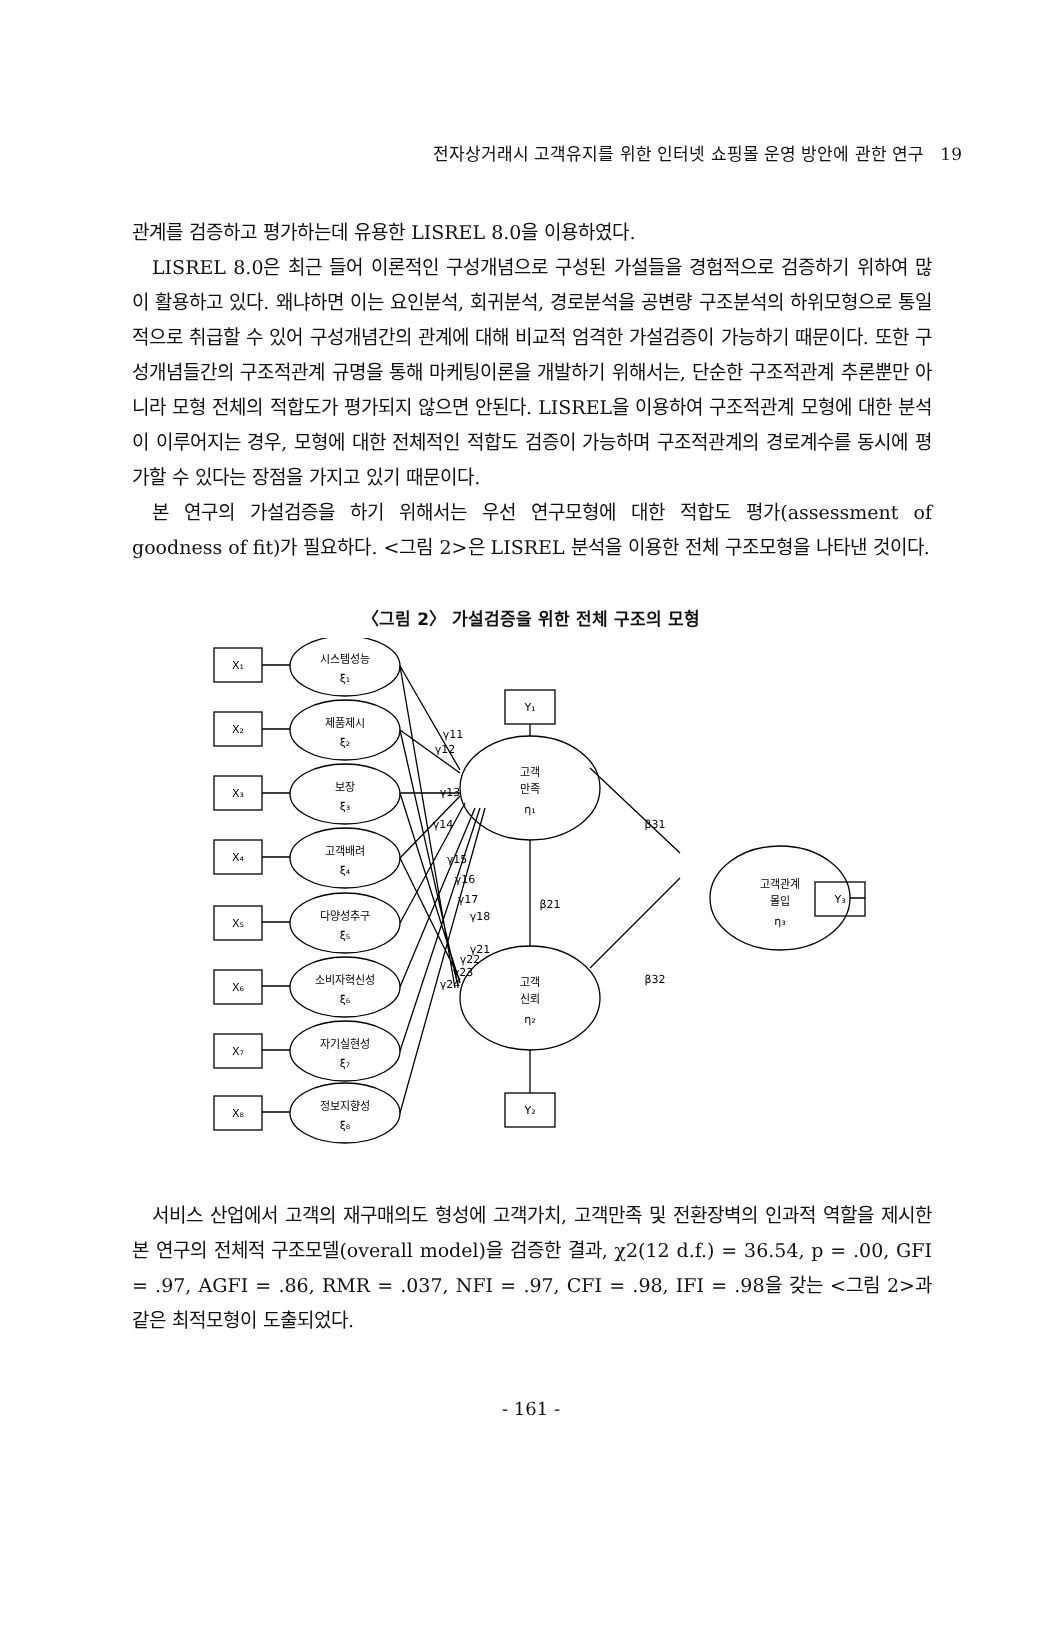전자상거래시 고객유지를 위한 인터넷 쇼핑몰 운영 방안에 관한 연구 19
관계를 검증하고 평가하는데 유용한 LISREL 8.0을 이용하였다.
LISREL 8.0은 최근 들어 이론적인 구성개념으로 구성된 가설들을 경험적으로 검증하기 위하여 많이 활용하고 있다. 왜냐하면 이는 요인분석, 회귀분석, 경로분석을 공변량 구조분석의 하위모형으로 통일적으로 취급할 수 있어 구성개념간의 관계에 대해 비교적 엄격한 가설검증이 가능하기 때문이다. 또한 구성개념들간의 구조적관계 규명을 통해 마케팅이론을 개발하기 위해서는, 단순한 구조적관계 추론뿐만 아니라 모형 전체의 적합도가 평가되지 않으면 안된다. LISREL을 이용하여 구조적관계 모형에 대한 분석이 이루어지는 경우, 모형에 대한 전체적인 적합도 검증이 가능하며 구조적관계의 경로계수를 동시에 평가할 수 있다는 장점을 가지고 있기 때문이다.
본 연구의 가설검증을 하기 위해서는 우선 연구모형에 대한 적합도 평가(assessment of goodness of fit)가 필요하다. <그림 2>은 LISREL 분석을 이용한 전체 구조모형을 나타낸 것이다.
〈그림 2〉 가설검증을 위한 전체 구조의 모형
X₁
X₂
X₃
X₄
X₅
X₆
X₇
X₈
시스템성능
ξ₁
제품제시
ξ₂
보장
ξ₃
고객배려
ξ₄
다양성추구
ξ₅
소비자혁신성
ξ₆
자기실현성
ξ₇
정보지향성
ξ₈
고객
만족
η₁
고객
신뢰
η₂
고객관계
몰입
η₃
Y₁
Y₂
Y₃
γ11
γ12
γ13
γ14
γ15
γ16
γ17
γ18
γ21
γ22
γ23
γ24
β21
β31
β32
서비스 산업에서 고객의 재구매의도 형성에 고객가치, 고객만족 및 전환장벽의 인과적 역할을 제시한 본 연구의 전체적 구조모델(overall model)을 검증한 결과, χ2(12 d.f.) = 36.54, p = .00, GFI = .97, AGFI = .86, RMR = .037, NFI = .97, CFI = .98, IFI = .98을 갖는 <그림 2>과 같은 최적모형이 도출되었다.
- 161 -